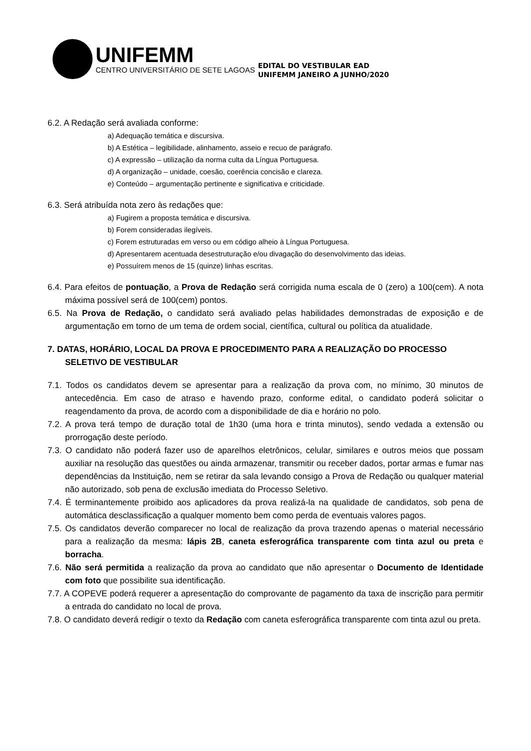UNIFEMM
CENTRO UNIVERSITÁRIO DE SETE LAGOAS
EDITAL DO VESTIBULAR EAD
UNIFEMM JANEIRO A JUNHO/2020
6.2. A Redação será avaliada conforme:
a) Adequação temática e discursiva.
b) A Estética – legibilidade, alinhamento, asseio e recuo de parágrafo.
c) A expressão – utilização da norma culta da Língua Portuguesa.
d) A organização – unidade, coesão, coerência concisão e clareza.
e) Conteúdo – argumentação pertinente e significativa e criticidade.
6.3. Será atribuída nota zero às redações que:
a) Fugirem a proposta temática e discursiva.
b) Forem consideradas ilegíveis.
c) Forem estruturadas em verso ou em código alheio à Língua Portuguesa.
d) Apresentarem acentuada desestruturação e/ou divagação do desenvolvimento das ideias.
e) Possuírem menos de 15 (quinze) linhas escritas.
6.4. Para efeitos de pontuação, a Prova de Redação será corrigida numa escala de 0 (zero) a 100(cem). A nota máxima possível será de 100(cem) pontos.
6.5. Na Prova de Redação, o candidato será avaliado pelas habilidades demonstradas de exposição e de argumentação em torno de um tema de ordem social, científica, cultural ou política da atualidade.
7. DATAS, HORÁRIO, LOCAL DA PROVA E PROCEDIMENTO PARA A REALIZAÇÃO DO PROCESSO SELETIVO DE VESTIBULAR
7.1. Todos os candidatos devem se apresentar para a realização da prova com, no mínimo, 30 minutos de antecedência. Em caso de atraso e havendo prazo, conforme edital, o candidato poderá solicitar o reagendamento da prova, de acordo com a disponibilidade de dia e horário no polo.
7.2. A prova terá tempo de duração total de 1h30 (uma hora e trinta minutos), sendo vedada a extensão ou prorrogação deste período.
7.3. O candidato não poderá fazer uso de aparelhos eletrônicos, celular, similares e outros meios que possam auxiliar na resolução das questões ou ainda armazenar, transmitir ou receber dados, portar armas e fumar nas dependências da Instituição, nem se retirar da sala levando consigo a Prova de Redação ou qualquer material não autorizado, sob pena de exclusão imediata do Processo Seletivo.
7.4. É terminantemente proibido aos aplicadores da prova realizá-la na qualidade de candidatos, sob pena de automática desclassificação a qualquer momento bem como perda de eventuais valores pagos.
7.5. Os candidatos deverão comparecer no local de realização da prova trazendo apenas o material necessário para a realização da mesma: lápis 2B, caneta esferográfica transparente com tinta azul ou preta e borracha.
7.6. Não será permitida a realização da prova ao candidato que não apresentar o Documento de Identidade com foto que possibilite sua identificação.
7.7. A COPEVE poderá requerer a apresentação do comprovante de pagamento da taxa de inscrição para permitir a entrada do candidato no local de prova.
7.8. O candidato deverá redigir o texto da Redação com caneta esferográfica transparente com tinta azul ou preta.